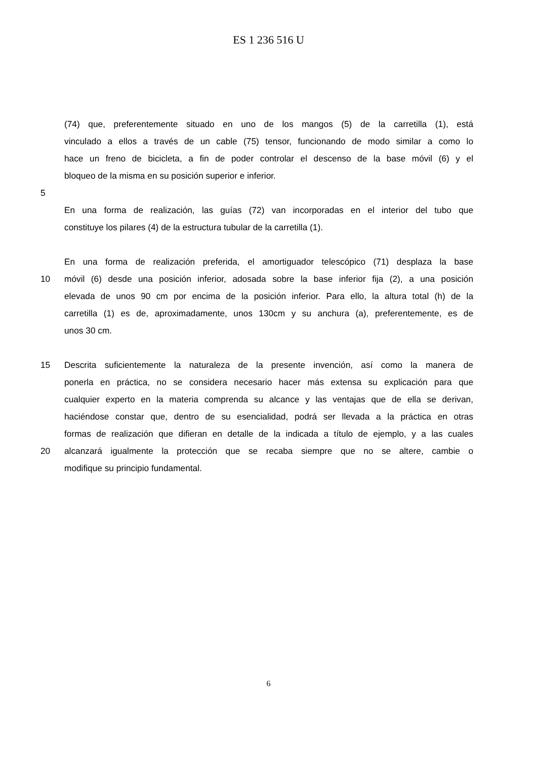ES 1 236 516 U
(74) que, preferentemente situado en uno de los mangos (5) de la carretilla (1), está
vinculado a ellos a través de un cable (75) tensor, funcionando de modo similar a como lo
hace un freno de bicicleta, a fin de poder controlar el descenso de la base móvil (6) y el
bloqueo de la misma en su posición superior e inferior.
5
En una forma de realización, las guías (72) van incorporadas en el interior del tubo que
constituye los pilares (4) de la estructura tubular de la carretilla (1).
En una forma de realización preferida, el amortiguador telescópico (71) desplaza la base
10 móvil (6) desde una posición inferior, adosada sobre la base inferior fija (2), a una posición
elevada de unos 90 cm por encima de la posición inferior. Para ello, la altura total (h) de la
carretilla (1) es de, aproximadamente, unos 130cm y su anchura (a), preferentemente, es de
unos 30 cm.
15 Descrita suficientemente la naturaleza de la presente invención, así como la manera de
ponerla en práctica, no se considera necesario hacer más extensa su explicación para que
cualquier experto en la materia comprenda su alcance y las ventajas que de ella se derivan,
haciéndose constar que, dentro de su esencialidad, podrá ser llevada a la práctica en otras
formas de realización que difieran en detalle de la indicada a título de ejemplo, y a las cuales
20 alcanzará igualmente la protección que se recaba siempre que no se altere, cambie o
modifique su principio fundamental.
6